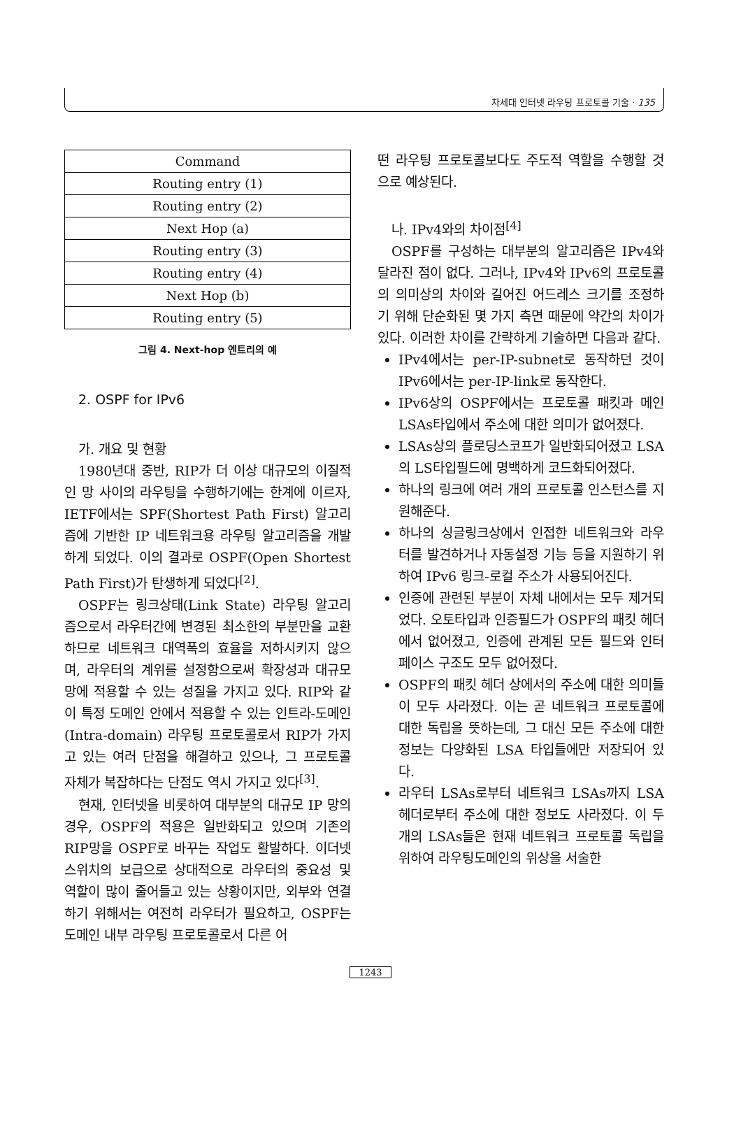차세대 인터넷 라우팅 프로토콜 기술 · 135
| Command |
| Routing entry (1) |
| Routing entry (2) |
| Next Hop (a) |
| Routing entry (3) |
| Routing entry (4) |
| Next Hop (b) |
| Routing entry (5) |
그림 4. Next-hop 엔트리의 예
2. OSPF for IPv6
가. 개요 및 현황
1980년대 중반, RIP가 더 이상 대규모의 이질적인 망 사이의 라우팅을 수행하기에는 한계에 이르자, IETF에서는 SPF(Shortest Path First) 알고리즘에 기반한 IP 네트워크용 라우팅 알고리즘을 개발하게 되었다. 이의 결과로 OSPF(Open Shortest Path First)가 탄생하게 되었다<sup>[2]</sup>.
OSPF는 링크상태(Link State) 라우팅 알고리즘으로서 라우터간에 변경된 최소한의 부분만을 교환하므로 네트워크 대역폭의 효율을 저하시키지 않으며, 라우터의 계위를 설정함으로써 확장성과 대규모 망에 적용할 수 있는 성질을 가지고 있다. RIP와 같이 특정 도메인 안에서 적용할 수 있는 인트라-도메인(Intra-domain) 라우팅 프로토콜로서 RIP가 가지고 있는 여러 단점을 해결하고 있으나, 그 프로토콜 자체가 복잡하다는 단점도 역시 가지고 있다<sup>[3]</sup>.
현재, 인터넷을 비롯하여 대부분의 대규모 IP 망의 경우, OSPF의 적용은 일반화되고 있으며 기존의 RIP망을 OSPF로 바꾸는 작업도 활발하다. 이더넷 스위치의 보급으로 상대적으로 라우터의 중요성 및 역할이 많이 줄어들고 있는 상황이지만, 외부와 연결하기 위해서는 여전히 라우터가 필요하고, OSPF는 도메인 내부 라우팅 프로토콜로서 다른 어
떤 라우팅 프로토콜보다도 주도적 역할을 수행할 것으로 예상된다.
나. IPv4와의 차이점<sup>[4]</sup>
OSPF를 구성하는 대부분의 알고리즘은 IPv4와 달라진 점이 없다. 그러나, IPv4와 IPv6의 프로토콜의 의미상의 차이와 길어진 어드레스 크기를 조정하기 위해 단순화된 몇 가지 측면 때문에 약간의 차이가 있다. 이러한 차이를 간략하게 기술하면 다음과 같다.
IPv4에서는 per-IP-subnet로 동작하던 것이 IPv6에서는 per-IP-link로 동작한다.
IPv6상의 OSPF에서는 프로토콜 패킷과 메인 LSAs타입에서 주소에 대한 의미가 없어졌다.
LSAs상의 플로딩스코프가 일반화되어졌고 LSA의 LS타입필드에 명백하게 코드화되어졌다.
하나의 링크에 여러 개의 프로토콜 인스턴스를 지원해준다.
하나의 싱글링크상에서 인접한 네트워크와 라우터를 발견하거나 자동설정 기능 등을 지원하기 위하여 IPv6 링크-로컬 주소가 사용되어진다.
인증에 관련된 부분이 자체 내에서는 모두 제거되었다. 오토타입과 인증필드가 OSPF의 패킷 헤더에서 없어졌고, 인증에 관계된 모든 필드와 인터페이스 구조도 모두 없어졌다.
OSPF의 패킷 헤더 상에서의 주소에 대한 의미들이 모두 사라졌다. 이는 곧 네트워크 프로토콜에 대한 독립을 뜻하는데, 그 대신 모든 주소에 대한 정보는 다양화된 LSA 타입들에만 저장되어 있다.
라우터 LSAs로부터 네트워크 LSAs까지 LSA헤더로부터 주소에 대한 정보도 사라졌다. 이 두 개의 LSAs들은 현재 네트워크 프로토콜 독립을 위하여 라우팅도메인의 위상을 서술한
1243